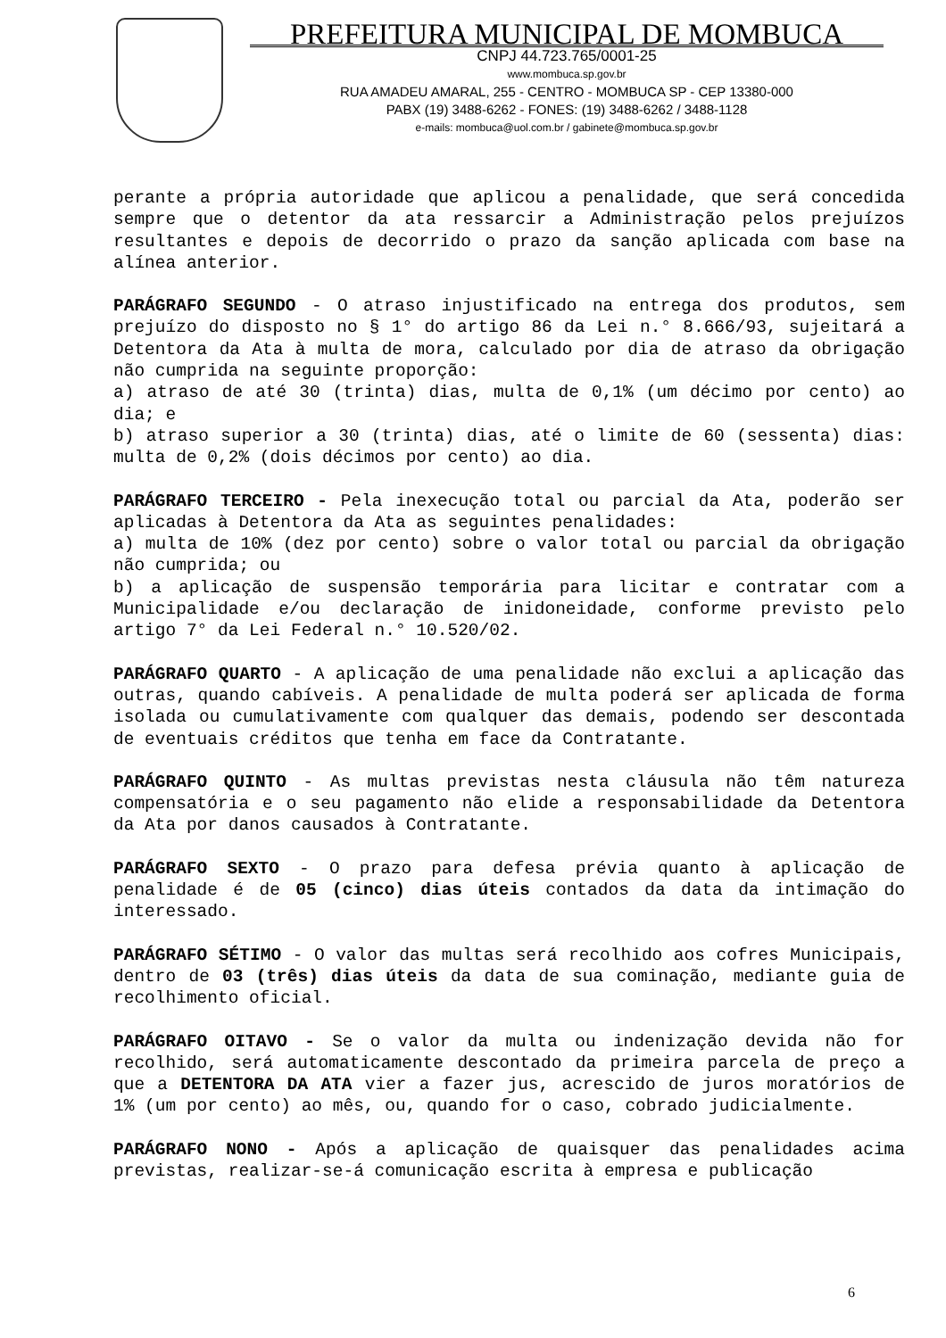PREFEITURA MUNICIPAL DE MOMBUCA
CNPJ 44.723.765/0001-25
www.mombuca.sp.gov.br
RUA AMADEU AMARAL, 255 - CENTRO - MOMBUCA SP - CEP 13380-000
PABX (19) 3488-6262 - FONES: (19) 3488-6262 / 3488-1128
e-mails: mombuca@uol.com.br / gabinete@mombuca.sp.gov.br
perante a própria autoridade que aplicou a penalidade, que será concedida sempre que o detentor da ata ressarcir a Administração pelos prejuízos resultantes e depois de decorrido o prazo da sanção aplicada com base na alínea anterior.
PARÁGRAFO SEGUNDO - O atraso injustificado na entrega dos produtos, sem prejuízo do disposto no § 1° do artigo 86 da Lei n.° 8.666/93, sujeitará a Detentora da Ata à multa de mora, calculado por dia de atraso da obrigação não cumprida na seguinte proporção:
a) atraso de até 30 (trinta) dias, multa de 0,1% (um décimo por cento) ao dia; e
b) atraso superior a 30 (trinta) dias, até o limite de 60 (sessenta) dias: multa de 0,2% (dois décimos por cento) ao dia.
PARÁGRAFO TERCEIRO - Pela inexecução total ou parcial da Ata, poderão ser aplicadas à Detentora da Ata as seguintes penalidades:
a) multa de 10% (dez por cento) sobre o valor total ou parcial da obrigação não cumprida; ou
b) a aplicação de suspensão temporária para licitar e contratar com a Municipalidade e/ou declaração de inidoneidade, conforme previsto pelo artigo 7° da Lei Federal n.° 10.520/02.
PARÁGRAFO QUARTO - A aplicação de uma penalidade não exclui a aplicação das outras, quando cabíveis. A penalidade de multa poderá ser aplicada de forma isolada ou cumulativamente com qualquer das demais, podendo ser descontada de eventuais créditos que tenha em face da Contratante.
PARÁGRAFO QUINTO - As multas previstas nesta cláusula não têm natureza compensatória e o seu pagamento não elide a responsabilidade da Detentora da Ata por danos causados à Contratante.
PARÁGRAFO SEXTO - O prazo para defesa prévia quanto à aplicação de penalidade é de 05 (cinco) dias úteis contados da data da intimação do interessado.
PARÁGRAFO SÉTIMO - O valor das multas será recolhido aos cofres Municipais, dentro de 03 (três) dias úteis da data de sua cominação, mediante guia de recolhimento oficial.
PARÁGRAFO OITAVO - Se o valor da multa ou indenização devida não for recolhido, será automaticamente descontado da primeira parcela de preço a que a DETENTORA DA ATA vier a fazer jus, acrescido de juros moratórios de 1% (um por cento) ao mês, ou, quando for o caso, cobrado judicialmente.
PARÁGRAFO NONO - Após a aplicação de quaisquer das penalidades acima previstas, realizar-se-á comunicação escrita à empresa e publicação
6